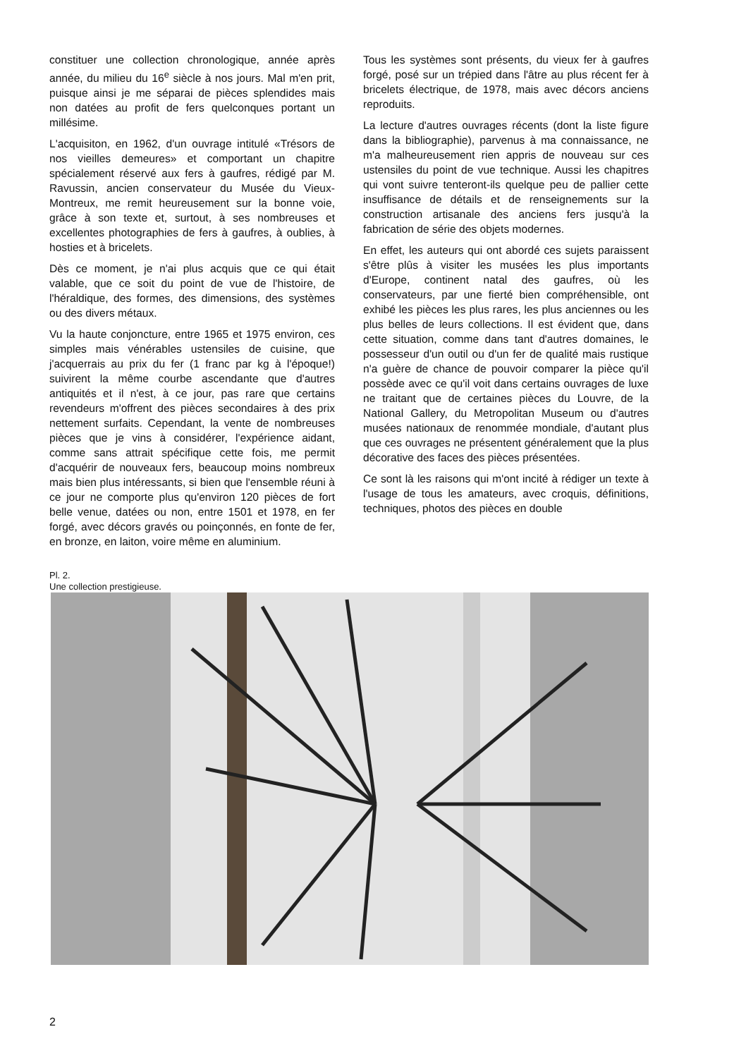constituer une collection chronologique, année après année, du milieu du 16<sup>e</sup> siècle à nos jours. Mal m'en prit, puisque ainsi je me séparai de pièces splendides mais non datées au profit de fers quelconques portant un millésime.
L'acquisiton, en 1962, d'un ouvrage intitulé «Trésors de nos vieilles demeures» et comportant un chapitre spécialement réservé aux fers à gaufres, rédigé par M. Ravussin, ancien conservateur du Musée du Vieux-Montreux, me remit heureusement sur la bonne voie, grâce à son texte et, surtout, à ses nombreuses et excellentes photographies de fers à gaufres, à oublies, à hosties et à bricelets.
Dès ce moment, je n'ai plus acquis que ce qui était valable, que ce soit du point de vue de l'histoire, de l'héraldique, des formes, des dimensions, des systèmes ou des divers métaux.
Vu la haute conjoncture, entre 1965 et 1975 environ, ces simples mais vénérables ustensiles de cuisine, que j'acquerrais au prix du fer (1 franc par kg à l'époque!) suivirent la même courbe ascendante que d'autres antiquités et il n'est, à ce jour, pas rare que certains revendeurs m'offrent des pièces secondaires à des prix nettement surfaits. Cependant, la vente de nombreuses pièces que je vins à considérer, l'expérience aidant, comme sans attrait spécifique cette fois, me permit d'acquérir de nouveaux fers, beaucoup moins nombreux mais bien plus intéressants, si bien que l'ensemble réuni à ce jour ne comporte plus qu'environ 120 pièces de fort belle venue, datées ou non, entre 1501 et 1978, en fer forgé, avec décors gravés ou poinçonnés, en fonte de fer, en bronze, en laiton, voire même en aluminium.
Tous les systèmes sont présents, du vieux fer à gaufres forgé, posé sur un trépied dans l'âtre au plus récent fer à bricelets électrique, de 1978, mais avec décors anciens reproduits.
La lecture d'autres ouvrages récents (dont la liste figure dans la bibliographie), parvenus à ma connaissance, ne m'a malheureusement rien appris de nouveau sur ces ustensiles du point de vue technique. Aussi les chapitres qui vont suivre tenteront-ils quelque peu de pallier cette insuffisance de détails et de renseignements sur la construction artisanale des anciens fers jusqu'à la fabrication de série des objets modernes.
En effet, les auteurs qui ont abordé ces sujets paraissent s'être plûs à visiter les musées les plus importants d'Europe, continent natal des gaufres, où les conservateurs, par une fierté bien compréhensible, ont exhibé les pièces les plus rares, les plus anciennes ou les plus belles de leurs collections. Il est évident que, dans cette situation, comme dans tant d'autres domaines, le possesseur d'un outil ou d'un fer de qualité mais rustique n'a guère de chance de pouvoir comparer la pièce qu'il possède avec ce qu'il voit dans certains ouvrages de luxe ne traitant que de certaines pièces du Louvre, de la National Gallery, du Metropolitan Museum ou d'autres musées nationaux de renommée mondiale, d'autant plus que ces ouvrages ne présentent généralement que la plus décorative des faces des pièces présentées.
Ce sont là les raisons qui m'ont incité à rédiger un texte à l'usage de tous les amateurs, avec croquis, définitions, techniques, photos des pièces en double
Pl. 2.
Une collection prestigieuse.
2